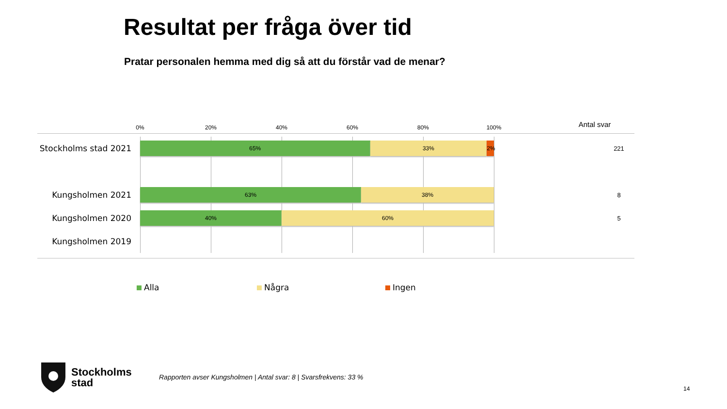Resultat per fråga över tid
Pratar personalen hemma med dig så att du förstår vad de menar?
0% 20% 40% 60% 80% 100% Antal svar
Stockholms stad 2021
65% 33% 2% 221
Kungsholmen 2021
63% 38% 8
Kungsholmen 2020
40% 60% 5
Kungsholmen 2019
Alla Några Ingen
Stockholms
stad
Rapporten avser Kungsholmen | Antal svar: 8 | Svarsfrekvens: 33 %
14